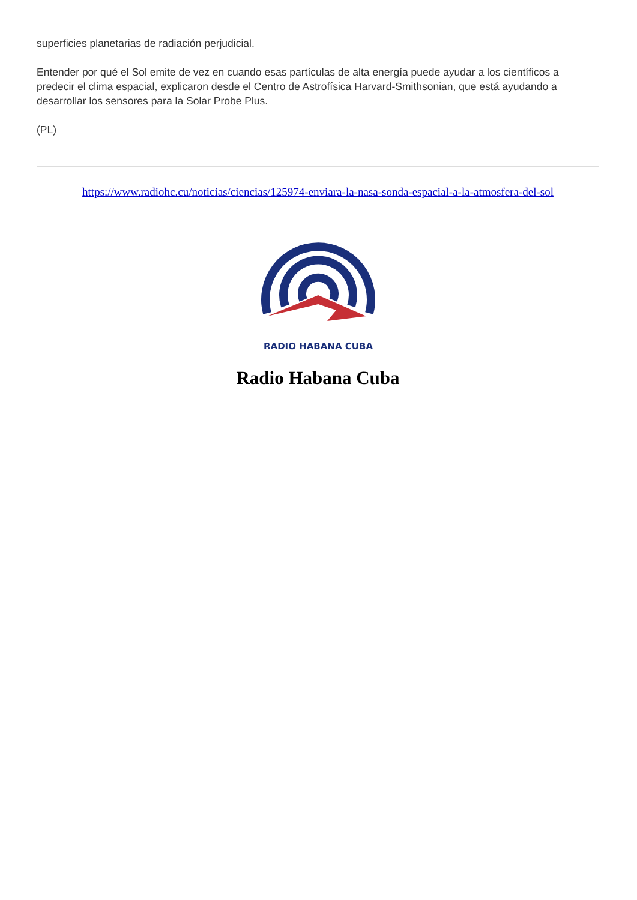superficies planetarias de radiación perjudicial.
Entender por qué el Sol emite de vez en cuando esas partículas de alta energía puede ayudar a los científicos a predecir el clima espacial, explicaron desde el Centro de Astrofísica Harvard-Smithsonian, que está ayudando a desarrollar los sensores para la Solar Probe Plus.
(PL)
https://www.radiohc.cu/noticias/ciencias/125974-enviara-la-nasa-sonda-espacial-a-la-atmosfera-del-sol
RADIO HABANA CUBA
Radio Habana Cuba